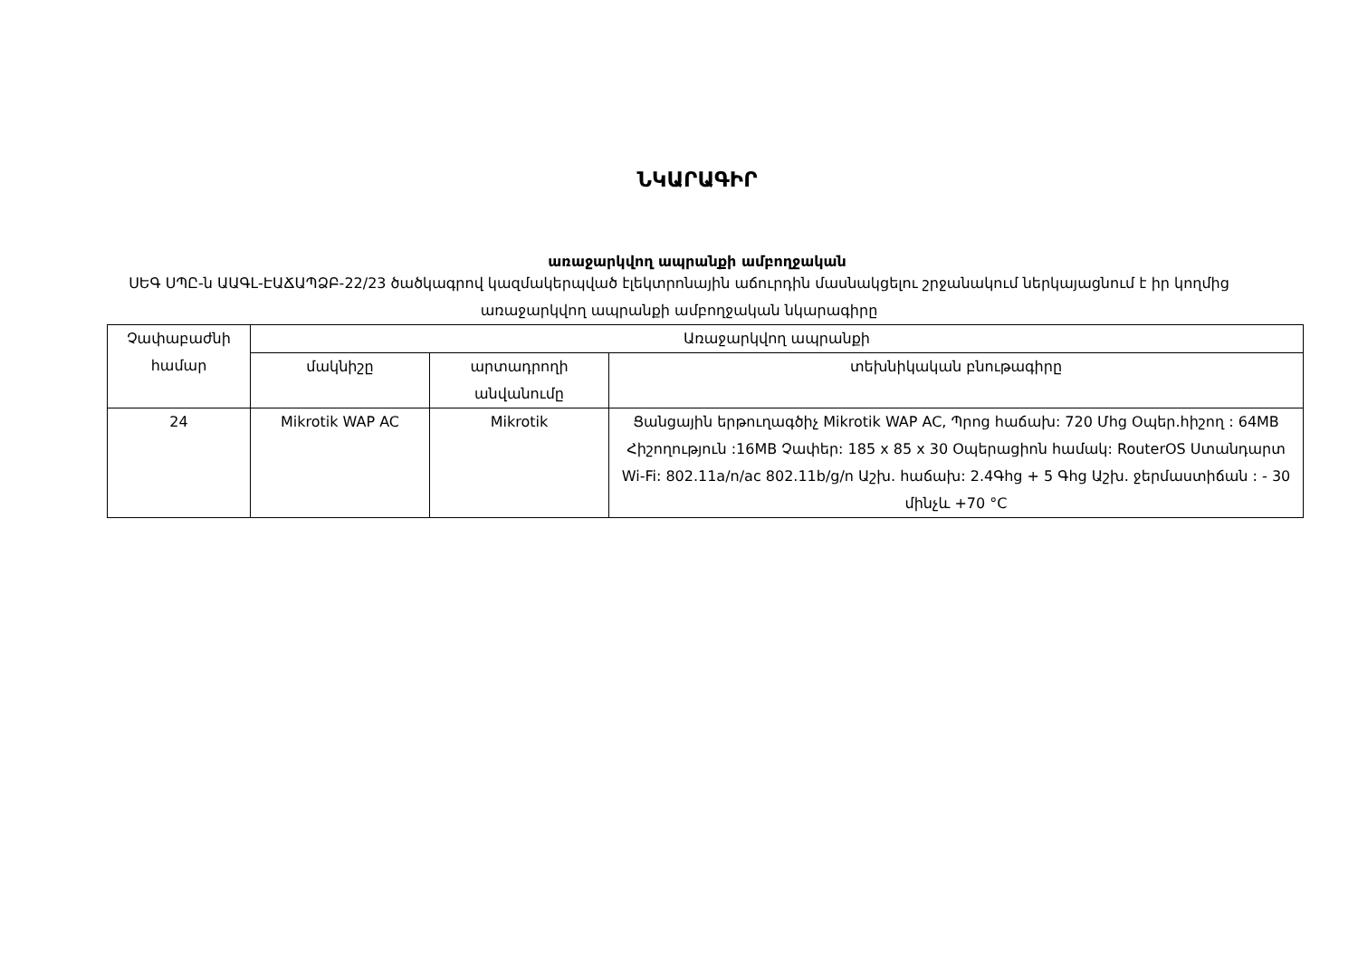ՆԿԱՐԱԳԻՐ
առաջարկվող ապրանքի ամբողջական
ՍԵԳ ՍՊԸ-ն ԱԱԳԼ-ԷԱՃԱՊՁԲ-22/23 ծածկագրով կազմակերպված էլեկտրոնային աճուրդին մասնակցելու շրջանակում ներկայացնում է իր կողմից առաջարկվող ապրանքի ամբողջական նկարագիրը
| Չափաբաժնի համար | Առաջարկվող ապրանքի | | |
| --- | --- | --- | --- |
| | մակնիշը | արտադրողի անվանումը | տեխնիկական բնութագիրը |
| 24 | Mikrotik WAP AC | Mikrotik | Ցանցային երթուղագծիչ Mikrotik WAP AC, Պրոց հաճախ: 720 Մhg Օպեր.հիշող : 64MB Հիշողություն :16MB Չափեր: 185 x 85 x 30 Օպերացիոն համակ: RouterOS Ստանդարտ Wi-Fi: 802.11a/n/ac 802.11b/g/n Աշխ. հաճախ: 2.4Գhg + 5 Գhg Աշխ. ջերմաստիճան : - 30 մինչև +70 °C |